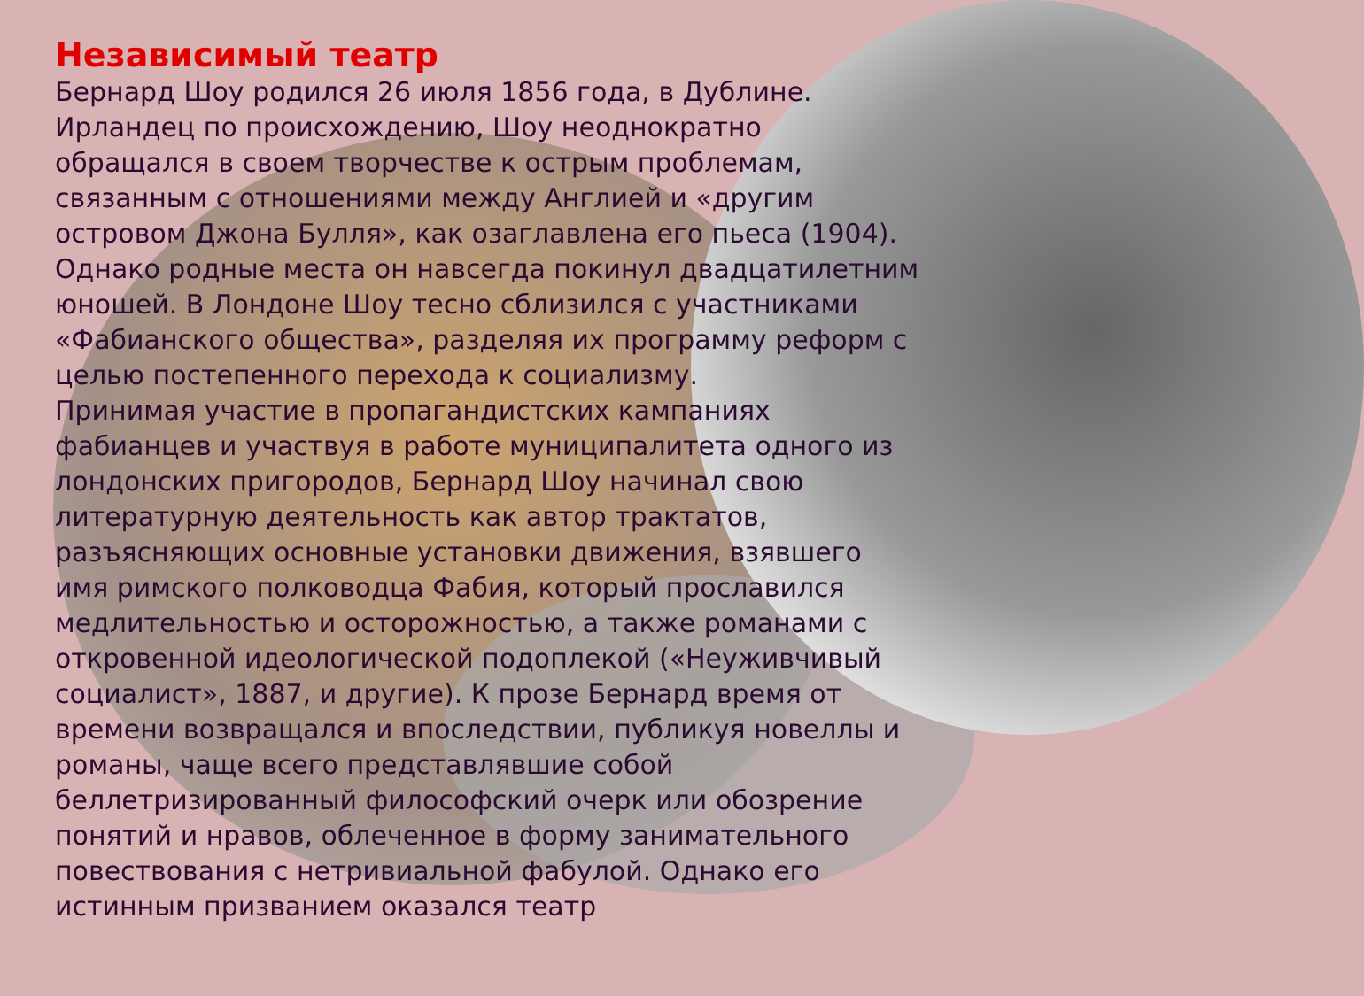Независимый театр
Бернард Шоу родился 26 июля 1856 года, в Дублине. Ирландец по происхождению, Шоу неоднократно обращался в своем творчестве к острым проблемам, связанным с отношениями между Англией и «другим островом Джона Булля», как озаглавлена его пьеса (1904). Однако родные места он навсегда покинул двадцатилетним юношей. В Лондоне Шоу тесно сблизился с участниками «Фабианского общества», разделяя их программу реформ с целью постепенного перехода к социализму.
Принимая участие в пропагандистских кампаниях фабианцев и участвуя в работе муниципалитета одного из лондонских пригородов, Бернард Шоу начинал свою литературную деятельность как автор трактатов, разъясняющих основные установки движения, взявшего имя римского полководца Фабия, который прославился медлительностью и осторожностью, а также романами с откровенной идеологической подоплекой («Неуживчивый социалист», 1887, и другие). К прозе Бернард время от времени возвращался и впоследствии, публикуя новеллы и романы, чаще всего представлявшие собой беллетризированный философский очерк или обозрение понятий и нравов, облеченное в форму занимательного повествования с нетривиальной фабулой. Однако его истинным призванием оказался театр